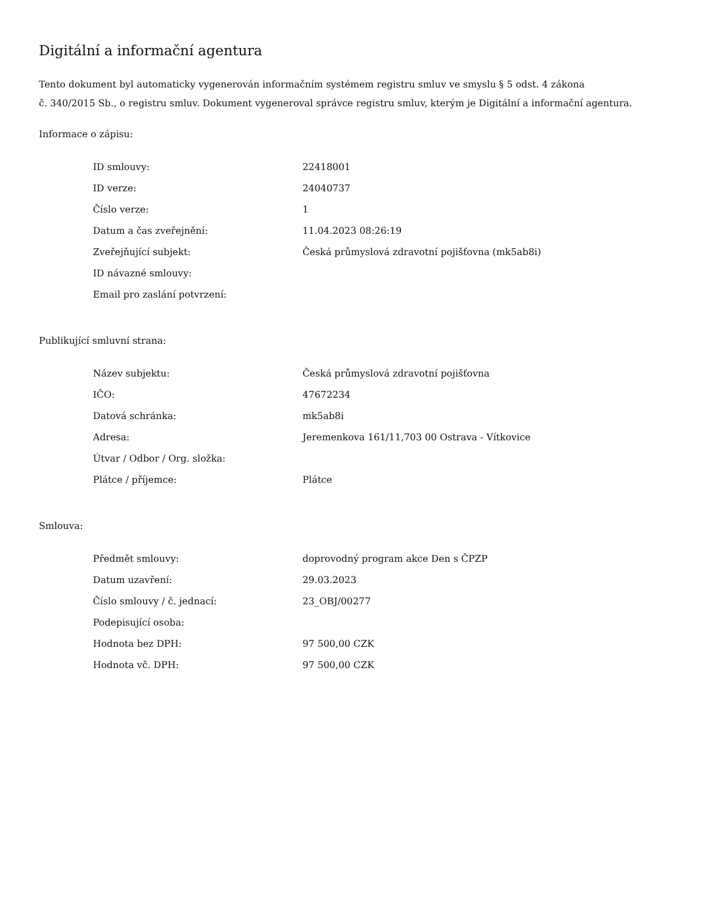Digitální a informační agentura
Tento dokument byl automaticky vygenerován informačním systémem registru smluv ve smyslu § 5 odst. 4 zákona
č. 340/2015 Sb., o registru smluv. Dokument vygeneroval správce registru smluv, kterým je Digitální a informační agentura.
Informace o zápisu:
| ID smlouvy: | 22418001 |
| ID verze: | 24040737 |
| Číslo verze: | 1 |
| Datum a čas zveřejnění: | 11.04.2023 08:26:19 |
| Zveřejňující subjekt: | Česká průmyslová zdravotní pojišťovna (mk5ab8i) |
| ID návazné smlouvy: | |
| Email pro zaslání potvrzení: | |
Publikující smluvní strana:
| Název subjektu: | Česká průmyslová zdravotní pojišťovna |
| IČO: | 47672234 |
| Datová schránka: | mk5ab8i |
| Adresa: | Jeremenkova 161/11,703 00 Ostrava - Vítkovice |
| Útvar / Odbor / Org. složka: | |
| Plátce / příjemce: | Plátce |
Smlouva:
| Předmět smlouvy: | doprovodný program akce Den s ČPZP |
| Datum uzavření: | 29.03.2023 |
| Číslo smlouvy / č. jednací: | 23_OBJ/00277 |
| Podepisující osoba: | |
| Hodnota bez DPH: | 97 500,00 CZK |
| Hodnota vč. DPH: | 97 500,00 CZK |